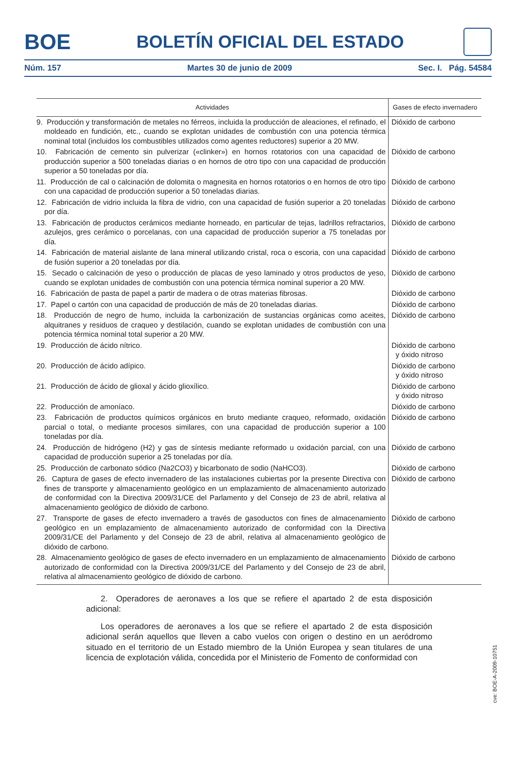BOE
BOLETÍN OFICIAL DEL ESTADO
Núm. 157 Martes 30 de junio de 2009 Sec. I. Pág. 54584
| Actividades | Gases de efecto invernadero |
| --- | --- |
| 9. Producción y transformación de metales no férreos, incluida la producción de aleaciones, el refinado, el moldeado en fundición, etc., cuando se explotan unidades de combustión con una potencia térmica nominal total (incluidos los combustibles utilizados como agentes reductores) superior a 20 MW. | Dióxido de carbono |
| 10. Fabricación de cemento sin pulverizar («clinker») en hornos rotatorios con una capacidad de producción superior a 500 toneladas diarias o en hornos de otro tipo con una capacidad de producción superior a 50 toneladas por día. | Dióxido de carbono |
| 11. Producción de cal o calcinación de dolomita o magnesita en hornos rotatorios o en hornos de otro tipo con una capacidad de producción superior a 50 toneladas diarias. | Dióxido de carbono |
| 12. Fabricación de vidrio incluida la fibra de vidrio, con una capacidad de fusión superior a 20 toneladas por día. | Dióxido de carbono |
| 13. Fabricación de productos cerámicos mediante horneado, en particular de tejas, ladrillos refractarios, azulejos, gres cerámico o porcelanas, con una capacidad de producción superior a 75 toneladas por día. | Dióxido de carbono |
| 14. Fabricación de material aislante de lana mineral utilizando cristal, roca o escoria, con una capacidad de fusión superior a 20 toneladas por día. | Dióxido de carbono |
| 15. Secado o calcinación de yeso o producción de placas de yeso laminado y otros productos de yeso, cuando se explotan unidades de combustión con una potencia térmica nominal superior a 20 MW. | Dióxido de carbono |
| 16. Fabricación de pasta de papel a partir de madera o de otras materias fibrosas. | Dióxido de carbono |
| 17. Papel o cartón con una capacidad de producción de más de 20 toneladas diarias. | Dióxido de carbono |
| 18. Producción de negro de humo, incluida la carbonización de sustancias orgánicas como aceites, alquitranes y residuos de craqueo y destilación, cuando se explotan unidades de combustión con una potencia térmica nominal total superior a 20 MW. | Dióxido de carbono |
| 19. Producción de ácido nítrico. | Dióxido de carbono y óxido nitroso |
| 20. Producción de ácido adípico. | Dióxido de carbono y óxido nitroso |
| 21. Producción de ácido de glioxal y ácido glioxílico. | Dióxido de carbono y óxido nitroso |
| 22. Producción de amoníaco. | Dióxido de carbono |
| 23. Fabricación de productos químicos orgánicos en bruto mediante craqueo, reformado, oxidación parcial o total, o mediante procesos similares, con una capacidad de producción superior a 100 toneladas por día. | Dióxido de carbono |
| 24. Producción de hidrógeno (H2) y gas de síntesis mediante reformado u oxidación parcial, con una capacidad de producción superior a 25 toneladas por día. | Dióxido de carbono |
| 25. Producción de carbonato sódico (Na2CO3) y bicarbonato de sodio (NaHCO3). | Dióxido de carbono |
| 26. Captura de gases de efecto invernadero de las instalaciones cubiertas por la presente Directiva con fines de transporte y almacenamiento geológico en un emplazamiento de almacenamiento autorizado de conformidad con la Directiva 2009/31/CE del Parlamento y del Consejo de 23 de abril, relativa al almacenamiento geológico de dióxido de carbono. | Dióxido de carbono |
| 27. Transporte de gases de efecto invernadero a través de gasoductos con fines de almacenamiento geológico en un emplazamiento de almacenamiento autorizado de conformidad con la Directiva 2009/31/CE del Parlamento y del Consejo de 23 de abril, relativa al almacenamiento geológico de dióxido de carbono. | Dióxido de carbono |
| 28. Almacenamiento geológico de gases de efecto invernadero en un emplazamiento de almacenamiento autorizado de conformidad con la Directiva 2009/31/CE del Parlamento y del Consejo de 23 de abril, relativa al almacenamiento geológico de dióxido de carbono. | Dióxido de carbono |
2. Operadores de aeronaves a los que se refiere el apartado 2 de esta disposición adicional:
Los operadores de aeronaves a los que se refiere el apartado 2 de esta disposición adicional serán aquellos que lleven a cabo vuelos con origen o destino en un aeródromo situado en el territorio de un Estado miembro de la Unión Europea y sean titulares de una licencia de explotación válida, concedida por el Ministerio de Fomento de conformidad con
cve: BOE-A-2009-10751